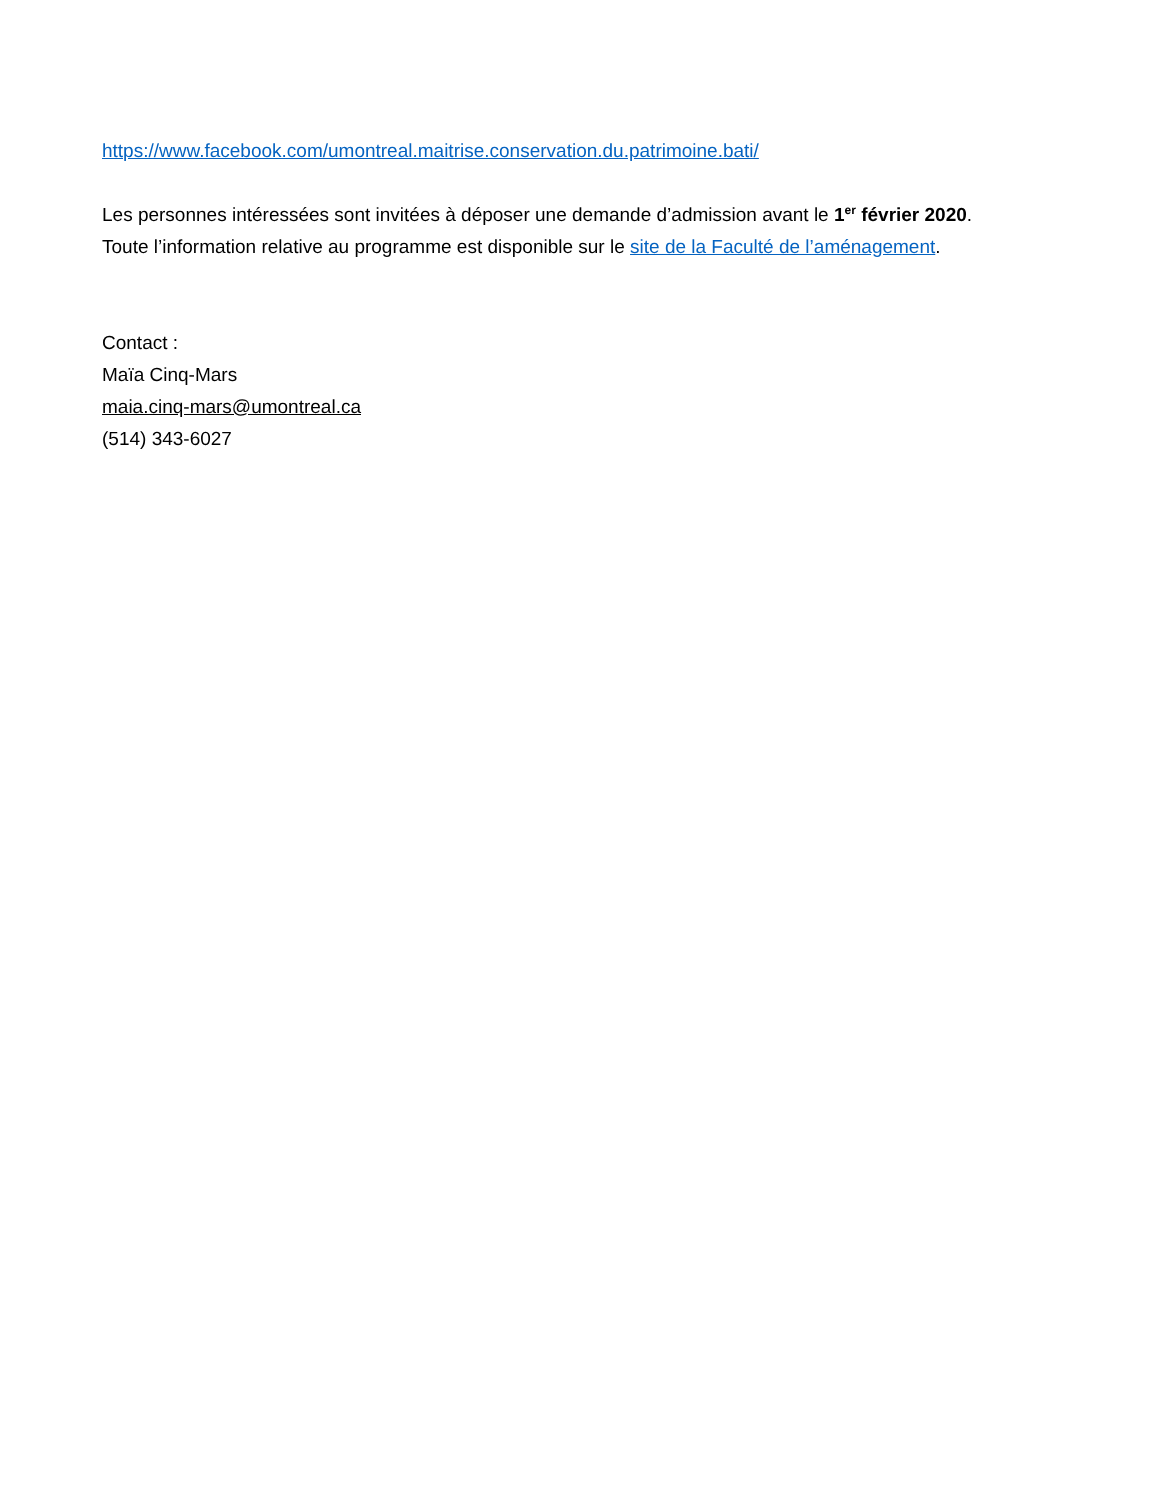https://www.facebook.com/umontreal.maitrise.conservation.du.patrimoine.bati/
Les personnes intéressées sont invitées à déposer une demande d’admission avant le 1<sup>er</sup> février 2020.
Toute l’information relative au programme est disponible sur le site de la Faculté de l’aménagement.
Contact :
Maïa Cinq-Mars
maia.cinq-mars@umontreal.ca
(514) 343-6027